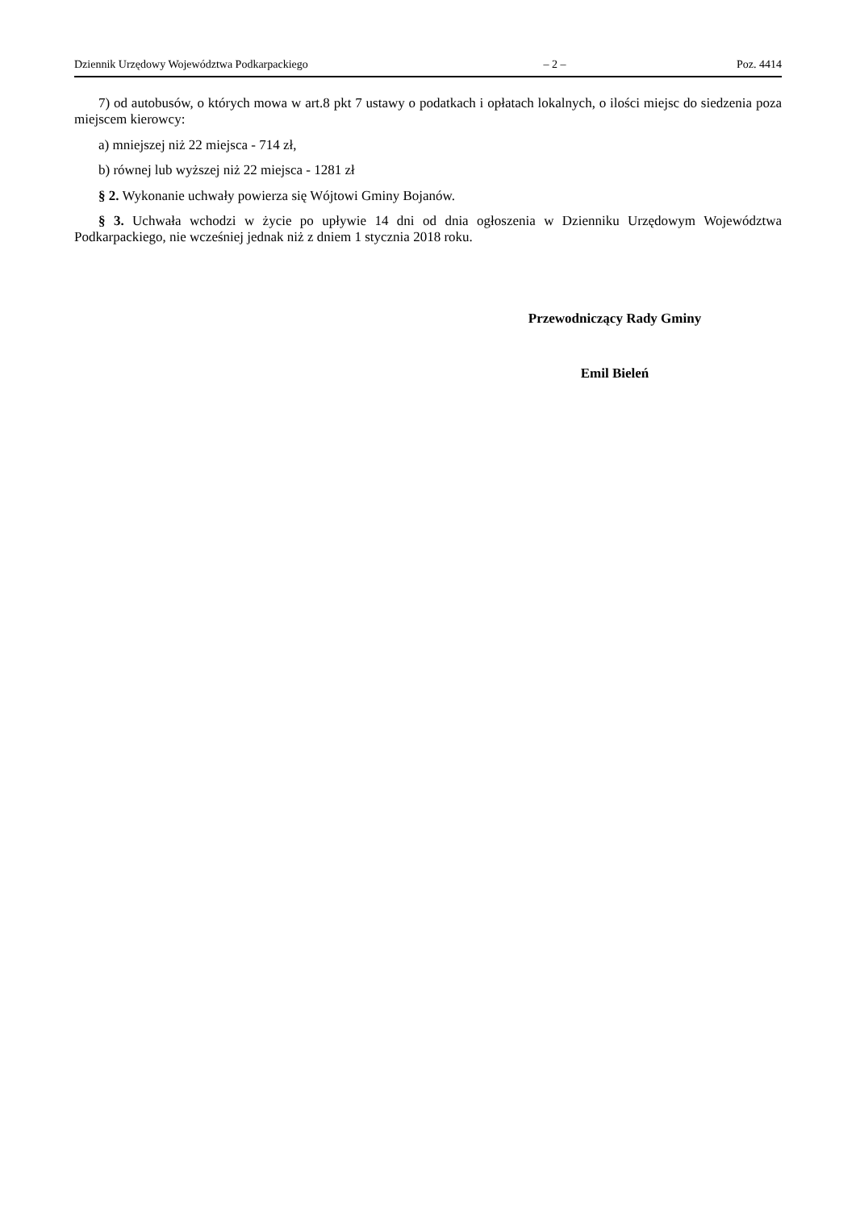Dziennik Urzędowy Województwa Podkarpackiego – 2 – Poz. 4414
7) od autobusów, o których mowa w art.8 pkt 7 ustawy o podatkach i opłatach lokalnych, o ilości miejsc do siedzenia poza miejscem kierowcy:
a) mniejszej niż 22 miejsca - 714 zł,
b) równej lub wyższej niż 22 miejsca - 1281 zł
§ 2. Wykonanie uchwały powierza się Wójtowi Gminy Bojanów.
§ 3. Uchwała wchodzi w życie po upływie 14 dni od dnia ogłoszenia w Dzienniku Urzędowym Województwa Podkarpackiego, nie wcześniej jednak niż z dniem 1 stycznia 2018 roku.
Przewodniczący Rady Gminy
Emil Bieleń